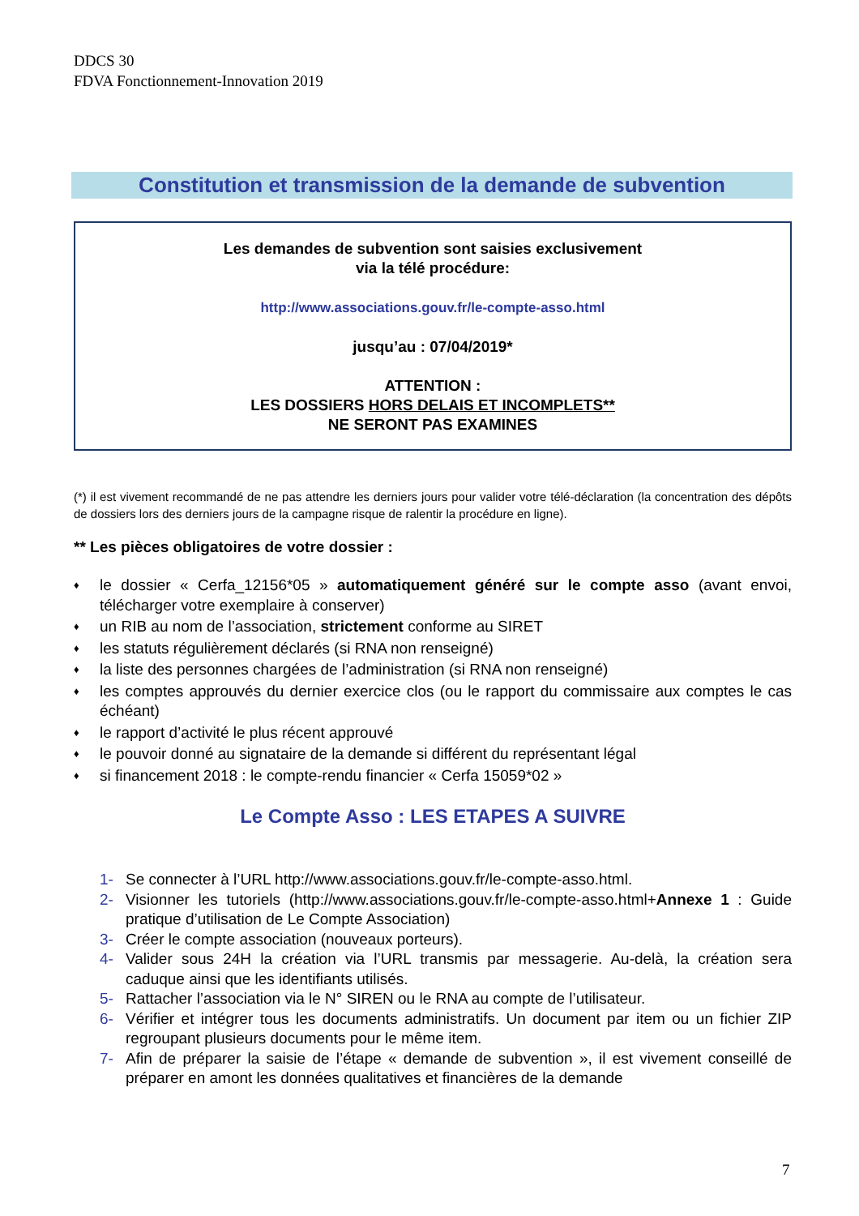DDCS 30
FDVA Fonctionnement-Innovation 2019
Constitution et transmission de la demande de subvention
Les demandes de subvention sont saisies exclusivement
via la télé procédure:
http://www.associations.gouv.fr/le-compte-asso.html
jusqu’au : 07/04/2019*
ATTENTION :
LES DOSSIERS HORS DELAIS ET INCOMPLETS**
NE SERONT PAS EXAMINES
(*) il est vivement recommandé de ne pas attendre les derniers jours pour valider votre télé-déclaration (la concentration des dépôts de dossiers lors des derniers jours de la campagne risque de ralentir la procédure en ligne).
** Les pièces obligatoires de votre dossier :
♦ le dossier « Cerfa_12156*05 » automatiquement généré sur le compte asso (avant envoi, télécharger votre exemplaire à conserver)
♦ un RIB au nom de l’association, strictement conforme au SIRET
♦ les statuts régulièrement déclarés (si RNA non renseigné)
♦ la liste des personnes chargées de l’administration (si RNA non renseigné)
♦ les comptes approuvés du dernier exercice clos (ou le rapport du commissaire aux comptes le cas échéant)
♦ le rapport d’activité le plus récent approuvé
♦ le pouvoir donné au signataire de la demande si différent du représentant légal
♦ si financement 2018 : le compte-rendu financier « Cerfa 15059*02 »
Le Compte Asso : LES ETAPES A SUIVRE
1- Se connecter à l’URL http://www.associations.gouv.fr/le-compte-asso.html.
2- Visionner les tutoriels (http://www.associations.gouv.fr/le-compte-asso.html+Annexe 1 : Guide pratique d’utilisation de Le Compte Association)
3- Créer le compte association (nouveaux porteurs).
4- Valider sous 24H la création via l’URL transmis par messagerie. Au-delà, la création sera caduque ainsi que les identifiants utilisés.
5- Rattacher l’association via le N° SIREN ou le RNA au compte de l’utilisateur.
6- Vérifier et intégrer tous les documents administratifs. Un document par item ou un fichier ZIP regroupant plusieurs documents pour le même item.
7- Afin de préparer la saisie de l’étape « demande de subvention », il est vivement conseillé de préparer en amont les données qualitatives et financières de la demande
7